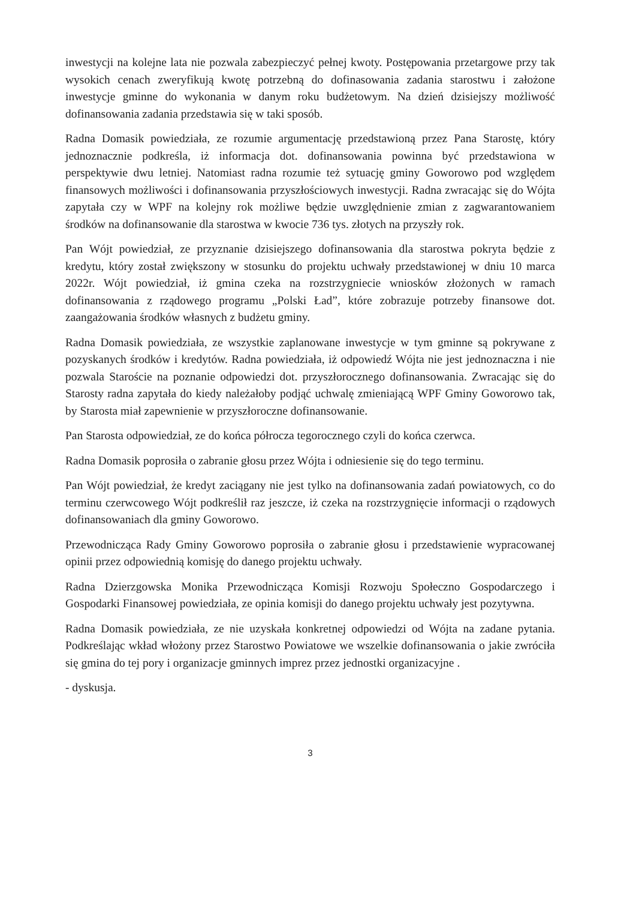inwestycji na kolejne lata nie pozwala zabezpieczyć pełnej kwoty. Postępowania przetargowe przy tak wysokich cenach zweryfikują kwotę potrzebną do dofinasowania zadania starostwu i założone inwestycje gminne do wykonania w danym roku budżetowym. Na dzień dzisiejszy możliwość dofinansowania zadania przedstawia się w taki sposób.
Radna Domasik powiedziała, ze rozumie argumentację przedstawioną przez Pana Starostę, który jednoznacznie podkreśla, iż informacja dot. dofinansowania powinna być przedstawiona w perspektywie dwu letniej. Natomiast radna rozumie też sytuację gminy Goworowo pod względem finansowych możliwości i dofinansowania przyszłościowych inwestycji. Radna zwracając się do Wójta zapytała czy w WPF na kolejny rok możliwe będzie uwzględnienie zmian z zagwarantowaniem środków na dofinansowanie dla starostwa w kwocie 736 tys. złotych na przyszły rok.
Pan Wójt powiedział, ze przyznanie dzisiejszego dofinansowania dla starostwa pokryta będzie z kredytu, który został zwiększony w stosunku do projektu uchwały przedstawionej w dniu 10 marca 2022r. Wójt powiedział, iż gmina czeka na rozstrzygniecie wniosków złożonych w ramach dofinansowania z rządowego programu „Polski Ład”, które zobrazuje potrzeby finansowe dot. zaangażowania środków własnych z budżetu gminy.
Radna Domasik powiedziała, ze wszystkie zaplanowane inwestycje w tym gminne są pokrywane z pozyskanych środków i kredytów. Radna powiedziała, iż odpowiedź Wójta nie jest jednoznaczna i nie pozwala Staroście na poznanie odpowiedzi dot. przyszłorocznego dofinansowania. Zwracając się do Starosty radna zapytała do kiedy należałoby podjąć uchwalę zmieniającą WPF Gminy Goworowo tak, by Starosta miał zapewnienie w przyszłoroczne dofinansowanie.
Pan Starosta odpowiedział, ze do końca półrocza tegorocznego czyli do końca czerwca.
Radna Domasik poprosiła o zabranie głosu przez Wójta i odniesienie się do tego terminu.
Pan Wójt powiedział, że kredyt zaciągany nie jest tylko na dofinansowania zadań powiatowych, co do terminu czerwcowego Wójt podkreślił raz jeszcze, iż czeka na rozstrzygnięcie informacji o rządowych dofinansowaniach dla gminy Goworowo.
Przewodnicząca Rady Gminy Goworowo poprosiła o zabranie głosu i przedstawienie wypracowanej opinii przez odpowiednią komisję do danego projektu uchwały.
Radna Dzierzgowska Monika Przewodnicząca Komisji Rozwoju Społeczno Gospodarczego i Gospodarki Finansowej powiedziała, ze opinia komisji do danego projektu uchwały jest pozytywna.
Radna Domasik powiedziała, ze nie uzyskała konkretnej odpowiedzi od Wójta na zadane pytania. Podkreślając wkład włożony przez Starostwo Powiatowe we wszelkie dofinansowania o jakie zwróciła się gmina do tej pory i organizacje gminnych imprez przez jednostki organizacyjne .
- dyskusja.
3